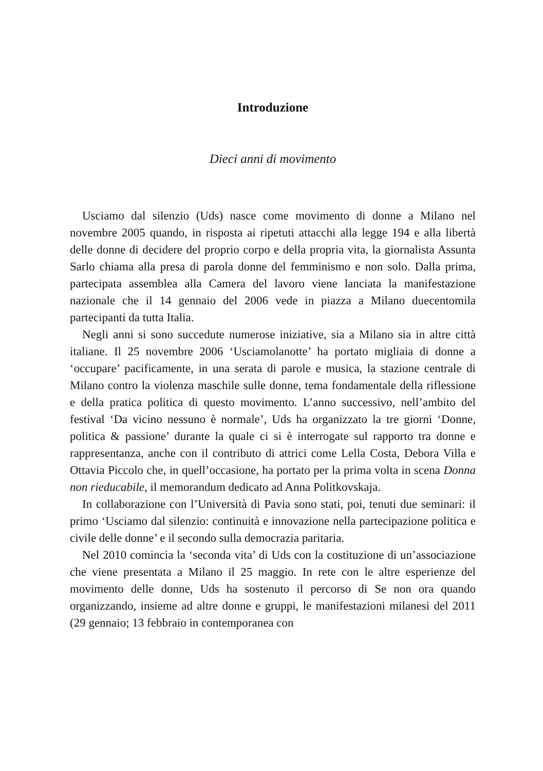Introduzione
Dieci anni di movimento
Usciamo dal silenzio (Uds) nasce come movimento di donne a Milano nel novembre 2005 quando, in risposta ai ripetuti attacchi alla legge 194 e alla libertà delle donne di decidere del proprio corpo e della propria vita, la giornalista Assunta Sarlo chiama alla presa di parola donne del femminismo e non solo. Dalla prima, partecipata assemblea alla Camera del lavoro viene lanciata la manifestazione nazionale che il 14 gennaio del 2006 vede in piazza a Milano duecentomila partecipanti da tutta Italia.
Negli anni si sono succedute numerose iniziative, sia a Milano sia in altre città italiane. Il 25 novembre 2006 ‘Usciamolanotte’ ha portato migliaia di donne a ‘occupare’ pacificamente, in una serata di parole e musica, la stazione centrale di Milano contro la violenza maschile sulle donne, tema fondamentale della riflessione e della pratica politica di questo movimento. L’anno successivo, nell’ambito del festival ‘Da vicino nessuno è normale’, Uds ha organizzato la tre giorni ‘Donne, politica & passione’ durante la quale ci si è interrogate sul rapporto tra donne e rappresentanza, anche con il contributo di attrici come Lella Costa, Debora Villa e Ottavia Piccolo che, in quell’occasione, ha portato per la prima volta in scena Donna non rieducabile, il memorandum dedicato ad Anna Politkovskaja.
In collaborazione con l’Università di Pavia sono stati, poi, tenuti due seminari: il primo ‘Usciamo dal silenzio: continuità e innovazione nella partecipazione politica e civile delle donne’ e il secondo sulla democrazia paritaria.
Nel 2010 comincia la ‘seconda vita’ di Uds con la costituzione di un’associazione che viene presentata a Milano il 25 maggio. In rete con le altre esperienze del movimento delle donne, Uds ha sostenuto il percorso di Se non ora quando organizzando, insieme ad altre donne e gruppi, le manifestazioni milanesi del 2011 (29 gennaio; 13 febbraio in contemporanea con